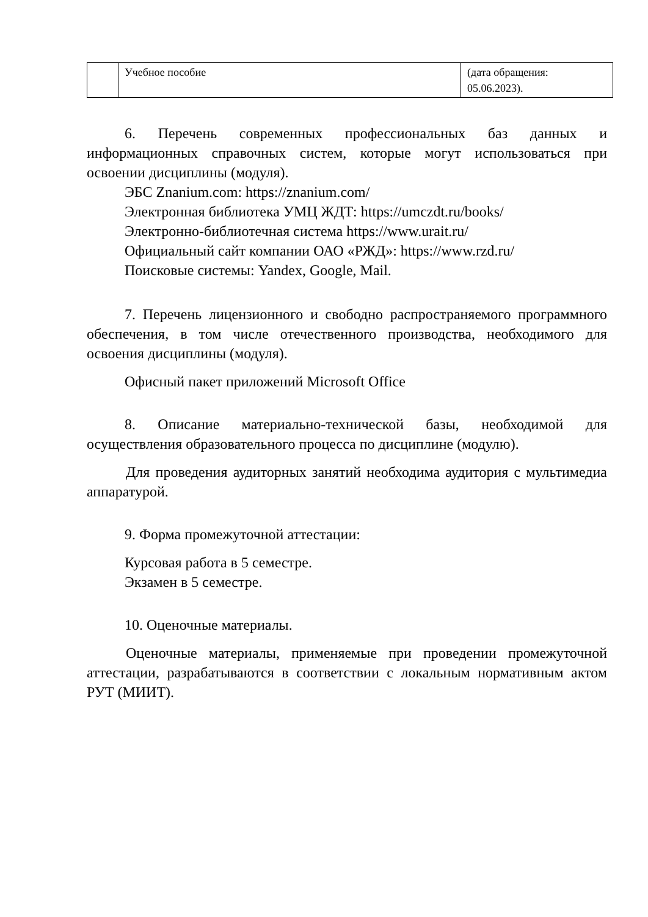| | Учебное пособие | (дата обращения: 05.06.2023). |
6. Перечень современных профессиональных баз данных и информационных справочных систем, которые могут использоваться при освоении дисциплины (модуля).
ЭБС Znanium.com: https://znanium.com/
Электронная библиотека УМЦ ЖДТ: https://umczdt.ru/books/
Электронно-библиотечная система https://www.urait.ru/
Официальный сайт компании ОАО «РЖД»: https://www.rzd.ru/
Поисковые системы: Yandex, Google, Mail.
7. Перечень лицензионного и свободно распространяемого программного обеспечения, в том числе отечественного производства, необходимого для освоения дисциплины (модуля).
Офисный пакет приложений Microsoft Office
8. Описание материально-технической базы, необходимой для осуществления образовательного процесса по дисциплине (модулю).
Для проведения аудиторных занятий необходима аудитория с мультимедиа аппаратурой.
9. Форма промежуточной аттестации:
Курсовая работа в 5 семестре.
Экзамен в 5 семестре.
10. Оценочные материалы.
Оценочные материалы, применяемые при проведении промежуточной аттестации, разрабатываются в соответствии с локальным нормативным актом РУТ (МИИТ).